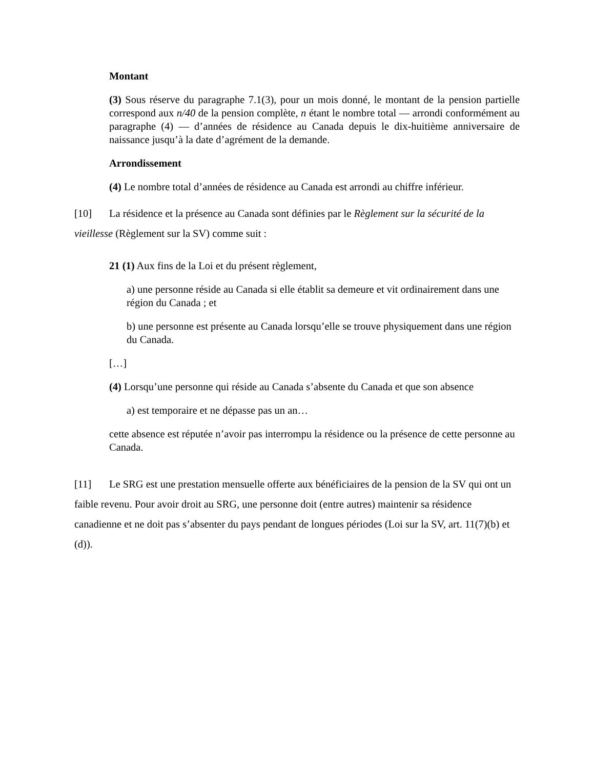Montant
(3) Sous réserve du paragraphe 7.1(3), pour un mois donné, le montant de la pension partielle correspond aux n/40 de la pension complète, n étant le nombre total — arrondi conformément au paragraphe (4) — d’années de résidence au Canada depuis le dix-huitième anniversaire de naissance jusqu’à la date d’agrément de la demande.
Arrondissement
(4) Le nombre total d’années de résidence au Canada est arrondi au chiffre inférieur.
[10] La résidence et la présence au Canada sont définies par le Règlement sur la sécurité de la vieillesse (Règlement sur la SV) comme suit :
21 (1) Aux fins de la Loi et du présent règlement,
a) une personne réside au Canada si elle établit sa demeure et vit ordinairement dans une région du Canada ; et
b) une personne est présente au Canada lorsqu’elle se trouve physiquement dans une région du Canada.
[…]
(4) Lorsqu’une personne qui réside au Canada s’absente du Canada et que son absence
a) est temporaire et ne dépasse pas un an…
cette absence est réputée n’avoir pas interrompu la résidence ou la présence de cette personne au Canada.
[11] Le SRG est une prestation mensuelle offerte aux bénéficiaires de la pension de la SV qui ont un faible revenu. Pour avoir droit au SRG, une personne doit (entre autres) maintenir sa résidence canadienne et ne doit pas s’absenter du pays pendant de longues périodes (Loi sur la SV, art. 11(7)(b) et (d)).